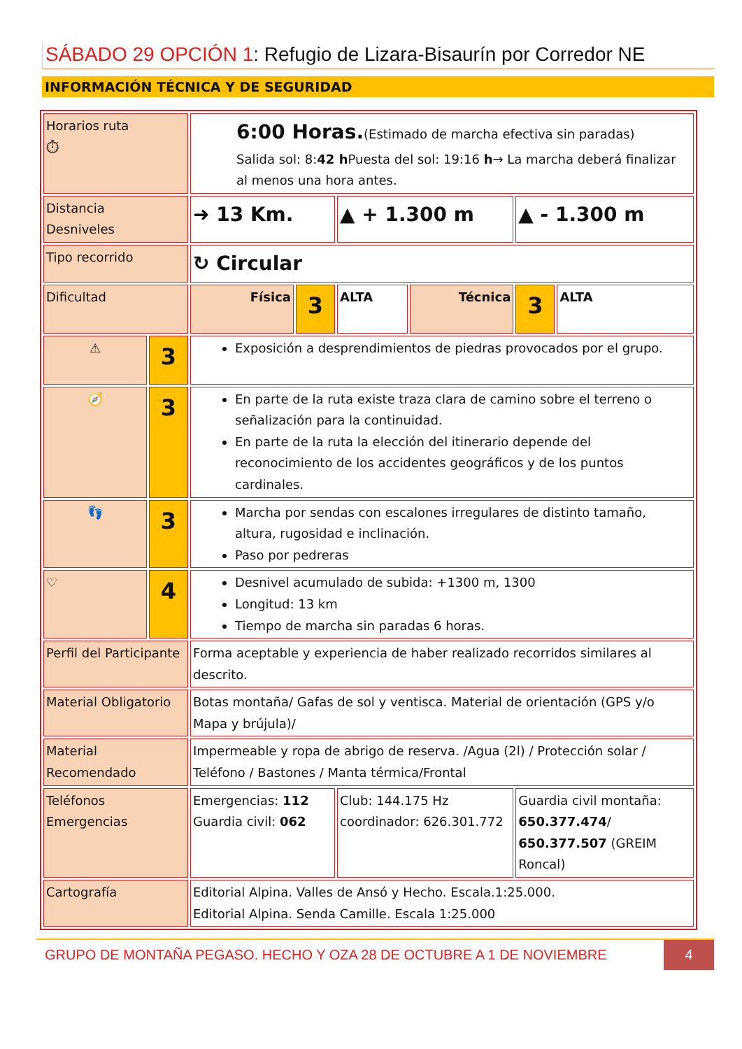SÁBADO 29 OPCIÓN 1: Refugio de Lizara-Bisaurín por Corredor NE
INFORMACIÓN TÉCNICA Y DE SEGURIDAD
| Horarios ruta ⏱ | | 6:00 Horas. (Estimado de marcha efectiva sin paradas) Salida sol: 8: 42 h Puesta del sol: 19:16 h → La marcha deberá finalizar al menos una hora antes. | | | | | |
| Distancia Desniveles | | ➜ 13 Km. | | ▲ + 1.300 m | | ▲ - 1.300 m | |
| Tipo recorrido | | ↻ Circular | | | | | |
| Dificultad | | Física | 3 | ALTA | Técnica | 3 | ALTA |
| ⚠ | 3 | Exposición a desprendimientos de piedras provocados por el grupo. | | | | | |
| 🧭 | 3 | En parte de la ruta existe traza clara de camino sobre el terreno o señalización para la continuidad. En parte de la ruta la elección del itinerario depende del reconocimiento de los accidentes geográficos y de los puntos cardinales. | | | | | |
| 👣 | 3 | Marcha por sendas con escalones irregulares de distinto tamaño, altura, rugosidad e inclinación. Paso por pedreras | | | | | |
| ♡ | 4 | Desnivel acumulado de subida: +1300 m, 1300 Longitud: 13 km Tiempo de marcha sin paradas 6 horas. | | | | | |
| Perfil del Participante | | Forma aceptable y experiencia de haber realizado recorridos similares al descrito. | | | | | |
| Material Obligatorio | | Botas montaña/ Gafas de sol y ventisca. Material de orientación (GPS y/o Mapa y brújula)/ | | | | | |
| Material Recomendado | | Impermeable y ropa de abrigo de reserva. /Agua (2l) / Protección solar / Teléfono / Bastones / Manta térmica/Frontal | | | | | |
| Teléfonos Emergencias | | Emergencias: 112 Guardia civil: 062 | | Club: 144.175 Hz coordinador: 626.301.772 | | Guardia civil montaña: 650.377.474 / 650.377.507 (GREIM Roncal) | |
| Cartografía | | Editorial Alpina. Valles de Ansó y Hecho. Escala.1:25.000. Editorial Alpina. Senda Camille. Escala 1:25.000 | | | | | |
GRUPO DE MONTAÑA PEGASO. HECHO Y OZA 28 DE OCTUBRE A 1 DE NOVIEMBRE
4